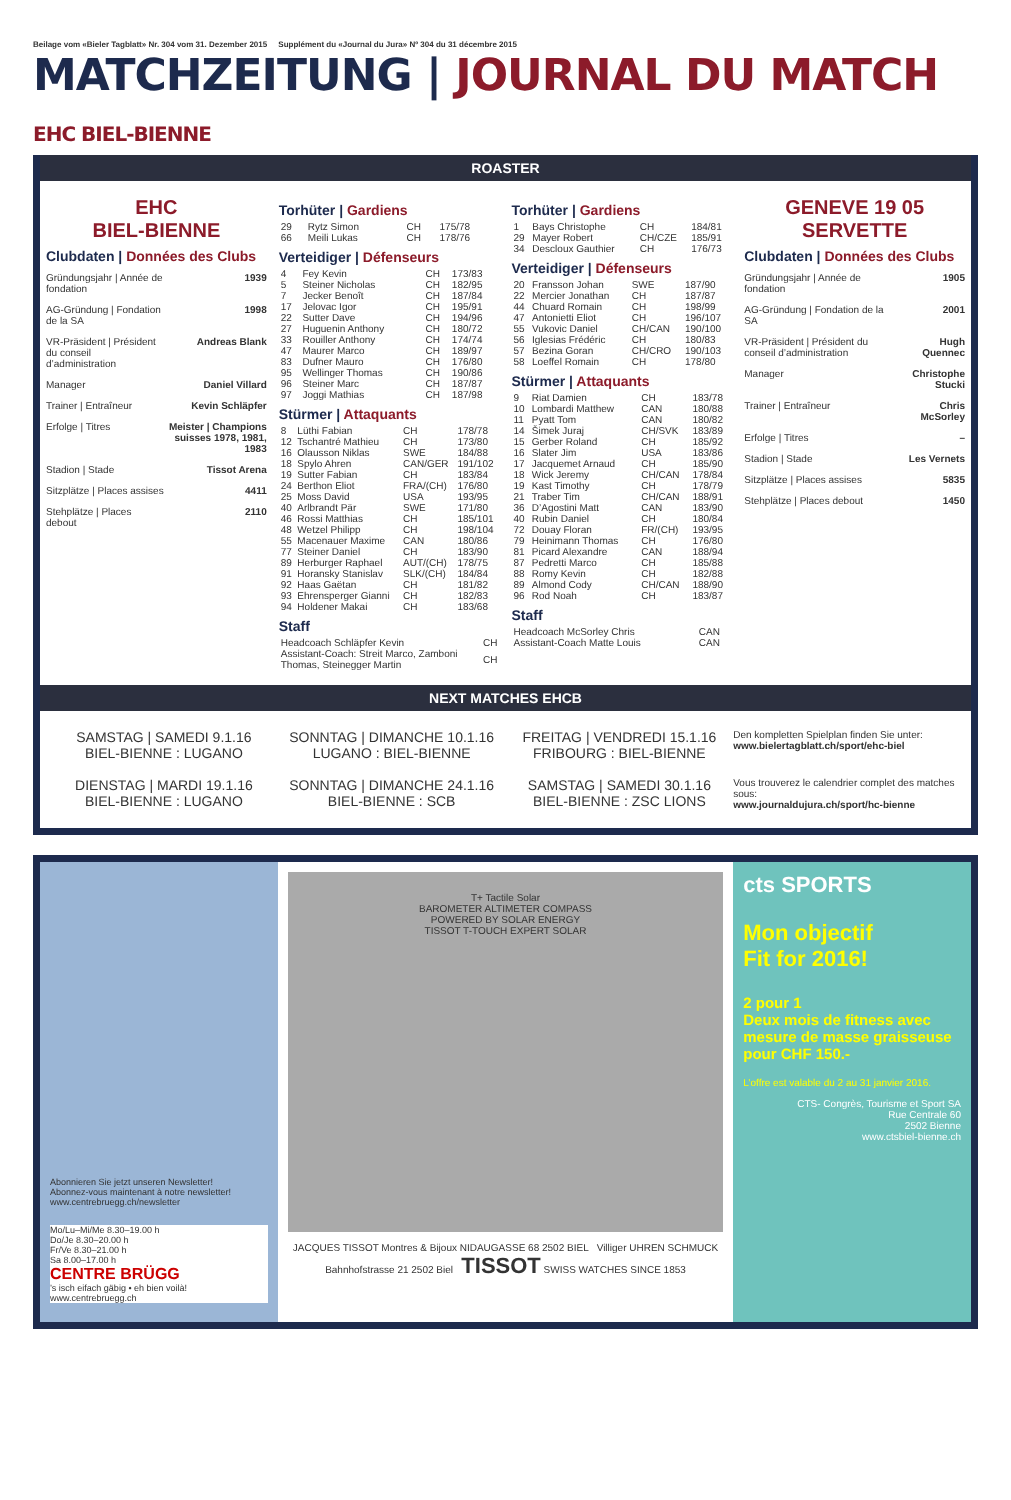Beilage vom «Bieler Tagblatt» Nr. 304 vom 31. Dezember 2015 Supplément du «Journal du Jura» Nº 304 du 31 décembre 2015
MATCHZEITUNG | JOURNAL DU MATCH EHC BIEL-BIENNE
ROASTER
EHC
BIEL-BIENNE
Clubdaten | Données des Clubs
| Gründungsjahr / Année de fondation | 1939 |
| AG-Gründung / Fondation de la SA | 1998 |
| VR-Präsident / Président du conseil d’administration | Andreas Blank |
| Manager | Daniel Villard |
| Trainer / Entraîneur | Kevin Schläpfer |
| Erfolge / Titres | Meister / Champions suisses 1978, 1981, 1983 |
| Stadion / Stade | Tissot Arena |
| Sitzplätze / Places assises | 4411 |
| Stehplätze / Places debout | 2110 |
Torhüter | Gardiens
| 29 | Rytz Simon | CH | 175/78 |
| 66 | Meili Lukas | CH | 178/76 |
Verteidiger | Défenseurs
| 4 | Fey Kevin | CH | 173/83 |
| 5 | Steiner Nicholas | CH | 182/95 |
| 7 | Jecker Benoît | CH | 187/84 |
| 17 | Jelovac Igor | CH | 195/91 |
| 22 | Sutter Dave | CH | 194/96 |
| 27 | Huguenin Anthony | CH | 180/72 |
| 33 | Rouiller Anthony | CH | 174/74 |
| 47 | Maurer Marco | CH | 189/97 |
| 83 | Dufner Mauro | CH | 176/80 |
| 95 | Wellinger Thomas | CH | 190/86 |
| 96 | Steiner Marc | CH | 187/87 |
| 97 | Joggi Mathias | CH | 187/98 |
Stürmer | Attaquants
| 8 | Lüthi Fabian | CH | 178/78 |
| 12 | Tschantré Mathieu | CH | 173/80 |
| 16 | Olausson Niklas | SWE | 184/88 |
| 18 | Spylo Ahren | CAN/GER | 191/102 |
| 19 | Sutter Fabian | CH | 183/84 |
| 24 | Berthon Eliot | FRA/(CH) | 176/80 |
| 25 | Moss David | USA | 193/95 |
| 40 | Arlbrandt Pär | SWE | 171/80 |
| 46 | Rossi Matthias | CH | 185/101 |
| 48 | Wetzel Philipp | CH | 198/104 |
| 55 | Macenauer Maxime | CAN | 180/86 |
| 77 | Steiner Daniel | CH | 183/90 |
| 89 | Herburger Raphael | AUT/(CH) | 178/75 |
| 91 | Horansky Stanislav | SLK/(CH) | 184/84 |
| 92 | Haas Gaëtan | CH | 181/82 |
| 93 | Ehrensperger Gianni | CH | 182/83 |
| 94 | Holdener Makai | CH | 183/68 |
Staff
| Headcoach Schläpfer Kevin | CH |
| Assistant-Coach: Streit Marco, Zamboni Thomas, Steinegger Martin | CH |
Torhüter | Gardiens
| 1 | Bays Christophe | CH | 184/81 |
| 29 | Mayer Robert | CH/CZE | 185/91 |
| 34 | Descloux Gauthier | CH | 176/73 |
Verteidiger | Défenseurs
| 20 | Fransson Johan | SWE | 187/90 |
| 22 | Mercier Jonathan | CH | 187/87 |
| 44 | Chuard Romain | CH | 198/99 |
| 47 | Antonietti Eliot | CH | 196/107 |
| 55 | Vukovic Daniel | CH/CAN | 190/100 |
| 56 | Iglesias Frédéric | CH | 180/83 |
| 57 | Bezina Goran | CH/CRO | 190/103 |
| 58 | Loeffel Romain | CH | 178/80 |
Stürmer | Attaquants
| 9 | Riat Damien | CH | 183/78 |
| 10 | Lombardi Matthew | CAN | 180/88 |
| 11 | Pyatt Tom | CAN | 180/82 |
| 14 | Šimek Juraj | CH/SVK | 183/89 |
| 15 | Gerber Roland | CH | 185/92 |
| 16 | Slater Jim | USA | 183/86 |
| 17 | Jacquemet Arnaud | CH | 185/90 |
| 18 | Wick Jeremy | CH/CAN | 178/84 |
| 19 | Kast Timothy | CH | 178/79 |
| 21 | Traber Tim | CH/CAN | 188/91 |
| 36 | D’Agostini Matt | CAN | 183/90 |
| 40 | Rubin Daniel | CH | 180/84 |
| 72 | Douay Floran | FR/(CH) | 193/95 |
| 79 | Heinimann Thomas | CH | 176/80 |
| 81 | Picard Alexandre | CAN | 188/94 |
| 87 | Pedretti Marco | CH | 185/88 |
| 88 | Romy Kevin | CH | 182/88 |
| 89 | Almond Cody | CH/CAN | 188/90 |
| 96 | Rod Noah | CH | 183/87 |
Staff
| Headcoach McSorley Chris | CAN |
| Assistant-Coach Matte Louis | CAN |
GENEVE 19 05 SERVETTE
Clubdaten | Données des Clubs
| Gründungsjahr / Année de fondation | 1905 |
| AG-Gründung / Fondation de la SA | 2001 |
| VR-Präsident / Président du conseil d’administration | Hugh Quennec |
| Manager | Christophe Stucki |
| Trainer / Entraîneur | Chris McSorley |
| Erfolge / Titres | – |
| Stadion / Stade | Les Vernets |
| Sitzplätze / Places assises | 5835 |
| Stehplätze / Places debout | 1450 |
NEXT MATCHES EHCB
SAMSTAG | SAMEDI 9.1.16
BIEL-BIENNE : LUGANO
SONNTAG | DIMANCHE 10.1.16
LUGANO : BIEL-BIENNE
FREITAG | VENDREDI 15.1.16
FRIBOURG : BIEL-BIENNE
Den kompletten Spielplan finden Sie unter:
www.bielertagblatt.ch/sport/ehc-biel
DIENSTAG | MARDI 19.1.16
BIEL-BIENNE : LUGANO
SONNTAG | DIMANCHE 24.1.16
BIEL-BIENNE : SCB
SAMSTAG | SAMEDI 30.1.16
BIEL-BIENNE : ZSC LIONS
Vous trouverez le calendrier complet des matches sous:
www.journaldujura.ch/sport/hc-bienne
Abonnieren Sie jetzt unseren Newsletter!
Abonnez-vous maintenant à notre newsletter!
www.centrebruegg.ch/newsletter
Mo/Lu–Mi/Me 8.30–19.00 h
Do/Je 8.30–20.00 h
Fr/Ve 8.30–21.00 h
Sa 8.00–17.00 h
CENTRE BRÜGG
’s isch eifach gäbig • eh bien voilà!
www.centrebruegg.ch
T+ Tactile Solar
BAROMETER ALTIMETER COMPASS
POWERED BY SOLAR ENERGY
TISSOT T-TOUCH EXPERT SOLAR
JACQUES TISSOT Montres & Bijoux NIDAUGASSE 68 2502 BIEL Villiger UHREN SCHMUCK Bahnhofstrasse 21 2502 Biel TISSOT SWISS WATCHES SINCE 1853
cts SPORTS
Mon objectif
Fit for 2016!
2 pour 1
Deux mois de fitness avec mesure de masse graisseuse pour CHF 150.-
L’offre est valable du 2 au 31 janvier 2016.
CTS- Congrès, Tourisme et Sport SA
Rue Centrale 60
2502 Bienne
www.ctsbiel-bienne.ch